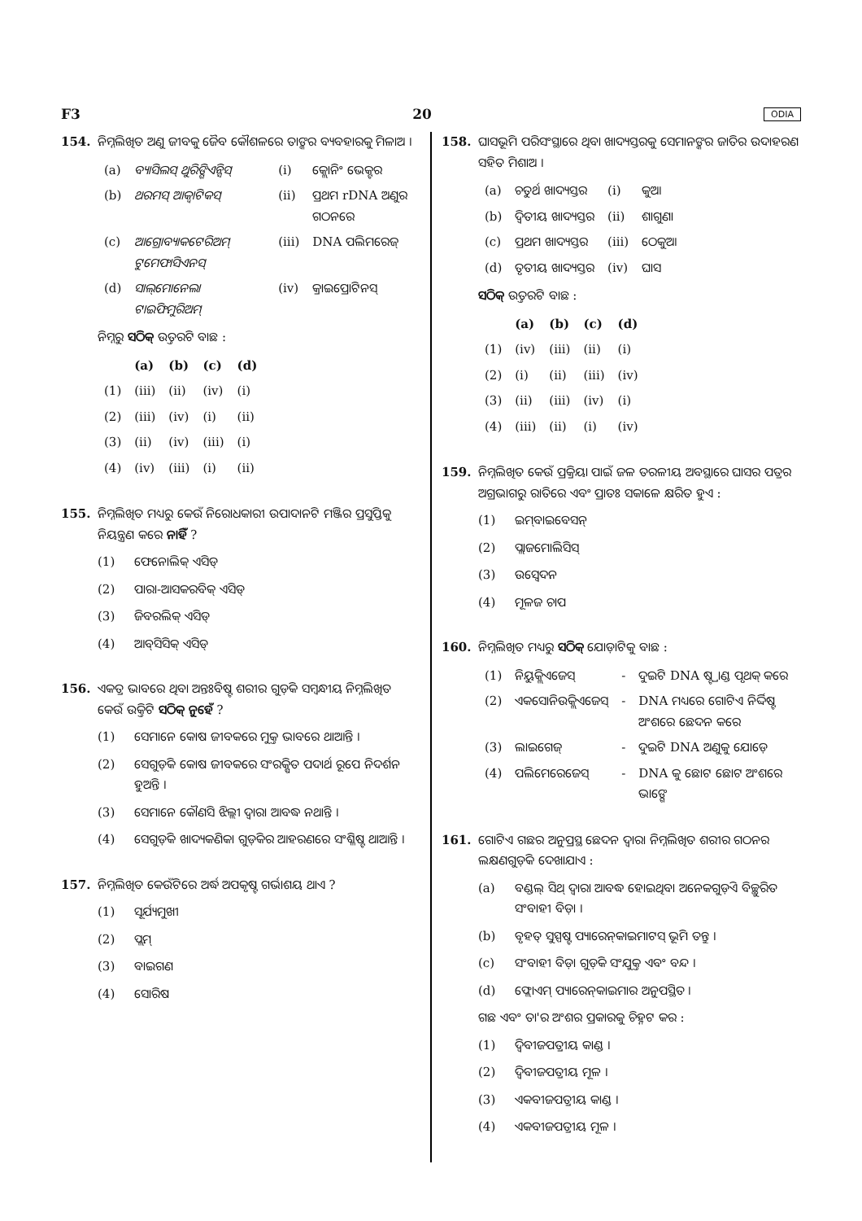F3 20 ODIA
154. ନିମ୍ନଲିଖିତ ଅଣୁ ଜୀବକୁ ଜୈବ କୌଶଳରେ ତାଙ୍କର ବ୍ୟବହାରକୁ ମିଳାଅ ।
| (a) | ବ୍ୟାସିଲସ୍ ଥୁରିଙ୍ଗିଏନ୍ସିସ୍ | (i) | କ୍ଲୋନିଂ ଭେକ୍ଟର |
| (b) | ଥରମସ୍ ଆକ୍ୱାଟିକସ୍ | (ii) | ପ୍ରଥମ rDNA ଅଣୁର ଗଠନରେ |
| (c) | ଆଗ୍ରୋବ୍ୟାକଟେରିଅମ୍ ଟୁମେଫାସିଏନସ୍ | (iii) | DNA ପଲିମରେଜ୍ |
| (d) | ସାଲ୍‌ମୋନେଲା ଟାଇଫିମୁରିଅମ୍ | (iv) | କ୍ରାଇପ୍ରୋଟିନସ୍ |
ନିମ୍ନରୁ ସଠିକ୍ ଉତ୍ତରଟି ବାଛ :
| | (a) | (b) | (c) | (d) |
| --- | --- | --- | --- | --- |
| (1) | (iii) | (ii) | (iv) | (i) |
| (2) | (iii) | (iv) | (i) | (ii) |
| (3) | (ii) | (iv) | (iii) | (i) |
| (4) | (iv) | (iii) | (i) | (ii) |
155. ନିମ୍ନଲିଖିତ ମଧ୍ୟରୁ କେଉଁ ନିରୋଧକାରୀ ଉପାଦାନଟି ମଞ୍ଜିର ପ୍ରସୁପ୍ତିକୁ ନିୟନ୍ତ୍ରଣ କରେ ନାହିଁ ?
(1) ଫେନୋଲିକ୍ ଏସିଡ୍
(2) ପାରା-ଆସକରବିକ୍ ଏସିଡ୍
(3) ଜିବରଲିକ୍ ଏସିଡ୍
(4) ଆବ୍‌ସିସିକ୍ ଏସିଡ୍
156. ଏକତ୍ର ଭାବରେ ଥିବା ଅନ୍ତଃବିଷ୍ଟ ଶରୀର ଗୁଡ଼ିକ ସମ୍ବନ୍ଧୀୟ ନିମ୍ନଲିଖିତ କେଉଁ ଉକ୍ତିଟି ସଠିକ୍ ନୁହେଁ ?
(1) ସେମାନେ କୋଷ ଜୀବକରେ ମୁକ୍ତ ଭାବରେ ଥାଆନ୍ତି ।
(2) ସେଗୁଡ଼ିକ କୋଷ ଜୀବକରେ ସଂରକ୍ଷିତ ପଦାର୍ଥ ରୂପେ ନିଦର୍ଶନ ହୁଅନ୍ତି ।
(3) ସେମାନେ କୌଣସି ଝିଲ୍ଲୀ ଦ୍ୱାରା ଆବଦ୍ଧ ନଥାନ୍ତି ।
(4) ସେଗୁଡ଼ିକ ଖାଦ୍ୟକଣିକା ଗୁଡ଼ିକର ଆହରଣରେ ସଂଶ୍ଳିଷ୍ଟ ଥାଆନ୍ତି ।
157. ନିମ୍ନଲିଖିତ କେଉଁଟିରେ ଅର୍ଦ୍ଧ ଅପକୃଷ୍ଟ ଗର୍ଭାଶୟ ଥାଏ ?
(1) ସୂର୍ଯ୍ୟମୁଖୀ
(2) ପ୍ଲମ୍
(3) ବାଇଗଣ
(4) ସୋରିଷ
158. ଘାସଭୂମି ପରିସଂସ୍ଥାରେ ଥିବା ଖାଦ୍ୟସ୍ତରକୁ ସେମାନଙ୍କର ଜାତିର ଉଦାହରଣ ସହିତ ମିଶାଅ ।
| (a) | ଚତୁର୍ଥ ଖାଦ୍ୟସ୍ତର | (i) | କୁଆ |
| (b) | ଦ୍ୱିତୀୟ ଖାଦ୍ୟସ୍ତର | (ii) | ଶାଗୁଣା |
| (c) | ପ୍ରଥମ ଖାଦ୍ୟସ୍ତର | (iii) | ଠେକୁଆ |
| (d) | ତୃତୀୟ ଖାଦ୍ୟସ୍ତର | (iv) | ଘାସ |
ସଠିକ୍ ଉତ୍ତରଟି ବାଛ :
| | (a) | (b) | (c) | (d) |
| --- | --- | --- | --- | --- |
| (1) | (iv) | (iii) | (ii) | (i) |
| (2) | (i) | (ii) | (iii) | (iv) |
| (3) | (ii) | (iii) | (iv) | (i) |
| (4) | (iii) | (ii) | (i) | (iv) |
159. ନିମ୍ନଲିଖିତ କେଉଁ ପ୍ରକ୍ରିୟା ପାଇଁ ଜଳ ତରଳୀୟ ଅବସ୍ଥାରେ ଘାସର ପତ୍ରର ଅଗ୍ରଭାଗରୁ ରାତିରେ ଏବଂ ପ୍ରାତଃ ସକାଳେ କ୍ଷରିତ ହୁଏ :
(1) ଇମ୍‌ବାଇବେସନ୍
(2) ପ୍ଲାଜମୋଲିସିସ୍
(3) ଉସ୍ୱେଦନ
(4) ମୂଳଜ ଚାପ
160. ନିମ୍ନଲିଖିତ ମଧ୍ୟରୁ ସଠିକ୍ ଯୋଡ଼ାଟିକୁ ବାଛ :
| (1) | ନିୟୁକ୍ଲିଏଜେସ୍ | - | ଦୁଇଟି DNA ଷ୍ଟ୍ରାଣ୍ଡ ପୃଥକ୍ କରେ |
| (2) | ଏକସୋନିଉକ୍ଲିଏଜେସ୍ | - | DNA ମଧ୍ୟରେ ଗୋଟିଏ ନିର୍ଦ୍ଦିଷ୍ଟ ଅଂଶରେ ଛେଦନ କରେ |
| (3) | ଲାଇଗେଜ୍ | - | ଦୁଇଟି DNA ଅଣୁକୁ ଯୋଡ଼େ |
| (4) | ପଲିମେରେଜେସ୍ | - | DNA କୁ ଛୋଟ ଛୋଟ ଅଂଶରେ ଭାଙ୍ଗେ |
161. ଗୋଟିଏ ଗଛର ଅନୁପ୍ରସ୍ଥ ଛେଦନ ଦ୍ୱାରା ନିମ୍ନଲିଖିତ ଶରୀର ଗଠନର ଲକ୍ଷଣଗୁଡ଼ିକ ଦେଖାଯାଏ :
(a) ବଣ୍ଡଲ୍ ସିଥ୍ ଦ୍ୱାରା ଆବଦ୍ଧ ହୋଇଥିବା ଅନେକଗୁଡ଼ିଏ ବିଚ୍ଛୁରିତ ସଂବାହୀ ବିଡ଼ା ।
(b) ବୃହତ୍ ସୁସ୍ପଷ୍ଟ ପ୍ୟାରେନ୍‌କାଇମାଟସ୍ ଭୂମି ତନ୍ତୁ ।
(c) ସଂବାହୀ ବିଡ଼ା ଗୁଡ଼ିକ ସଂଯୁକ୍ତ ଏବଂ ବନ୍ଦ ।
(d) ଫ୍ଲୋଏମ୍ ପ୍ୟାରେନ୍‌କାଇମାର ଅନୁପସ୍ଥିତ ।
ଗଛ ଏବଂ ତା'ର ଅଂଶର ପ୍ରକାରକୁ ଚିହ୍ନଟ କର :
(1) ଦ୍ୱିବୀଜପତ୍ରୀୟ କାଣ୍ଡ ।
(2) ଦ୍ୱିବୀଜପତ୍ରୀୟ ମୂଳ ।
(3) ଏକବୀଜପତ୍ରୀୟ କାଣ୍ଡ ।
(4) ଏକବୀଜପତ୍ରୀୟ ମୂଳ ।